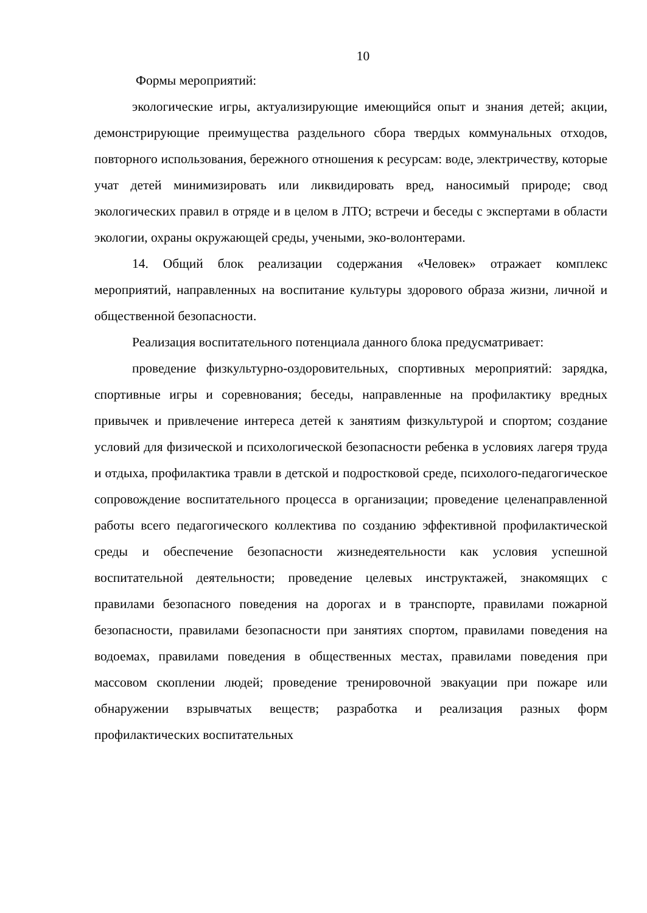10
Формы мероприятий:
экологические игры, актуализирующие имеющийся опыт и знания детей; акции, демонстрирующие преимущества раздельного сбора твердых коммунальных отходов, повторного использования, бережного отношения к ресурсам: воде, электричеству, которые учат детей минимизировать или ликвидировать вред, наносимый природе; свод экологических правил в отряде и в целом в ЛТО; встречи и беседы с экспертами в области экологии, охраны окружающей среды, учеными, эко-волонтерами.
14. Общий блок реализации содержания «Человек» отражает комплекс мероприятий, направленных на воспитание культуры здорового образа жизни, личной и общественной безопасности.
Реализация воспитательного потенциала данного блока предусматривает:
проведение физкультурно-оздоровительных, спортивных мероприятий: зарядка, спортивные игры и соревнования; беседы, направленные на профилактику вредных привычек и привлечение интереса детей к занятиям физкультурой и спортом; создание условий для физической и психологической безопасности ребенка в условиях лагеря труда и отдыха, профилактика травли в детской и подростковой среде, психолого-педагогическое сопровождение воспитательного процесса в организации; проведение целенаправленной работы всего педагогического коллектива по созданию эффективной профилактической среды и обеспечение безопасности жизнедеятельности как условия успешной воспитательной деятельности; проведение целевых инструктажей, знакомящих с правилами безопасного поведения на дорогах и в транспорте, правилами пожарной безопасности, правилами безопасности при занятиях спортом, правилами поведения на водоемах, правилами поведения в общественных местах, правилами поведения при массовом скоплении людей; проведение тренировочной эвакуации при пожаре или обнаружении взрывчатых веществ; разработка и реализация разных форм профилактических воспитательных